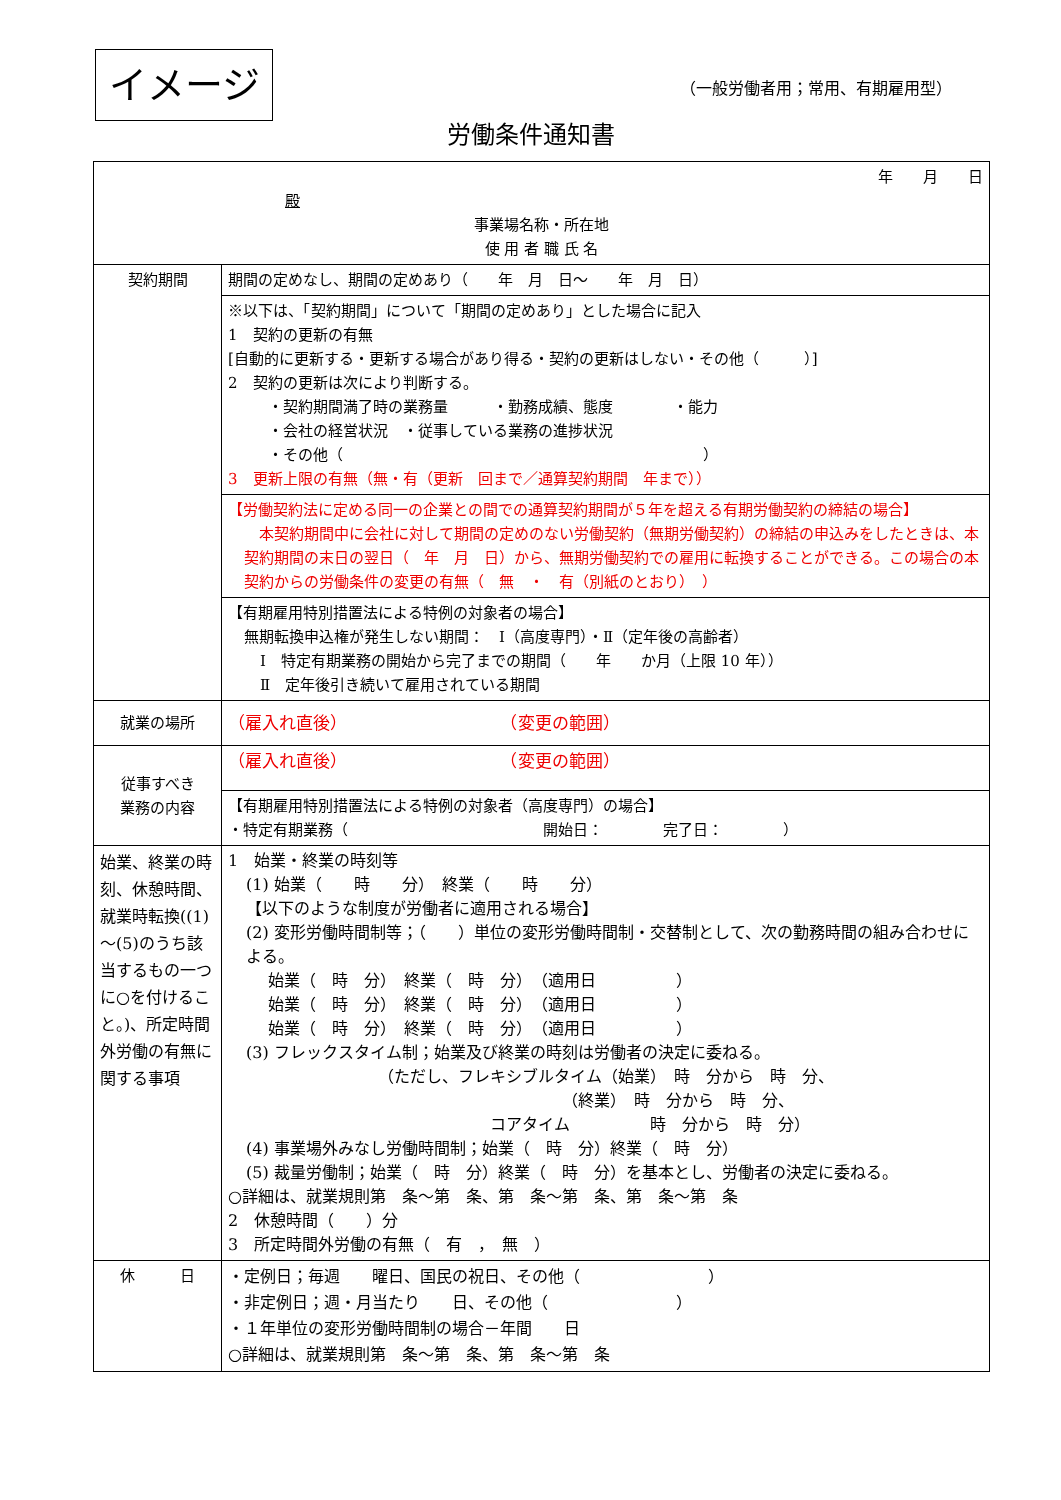イメージ （一般労働者用；常用、有期雇用型）
労働条件通知書
| 年 月 日 殿 事業場名称・所在地 使 用 者 職 氏 名 | |
| 契約期間 | 期間の定めなし、期間の定めあり（ 年 月 日～ 年 月 日） |
| | ※以下は、「契約期間」について「期間の定めあり」とした場合に記入 1 契約の更新の有無 [自動的に更新する・更新する場合があり得る・契約の更新はしない・その他（ ）] 2 契約の更新は次により判断する。 ・契約期間満了時の業務量 ・勤務成績、態度 ・能力 ・会社の経営状況 ・従事している業務の進捗状況 ・その他（ ） 3 更新上限の有無（無・有（更新 回まで／通算契約期間 年まで）） |
| | 【労働契約法に定める同一の企業との間での通算契約期間が５年を超える有期労働契約の締結の場合】 本契約期間中に会社に対して期間の定めのない労働契約（無期労働契約）の締結の申込みをしたときは、本契約期間の末日の翌日（ 年 月 日）から、無期労働契約での雇用に転換することができる。この場合の本契約からの労働条件の変更の有無（ 無 ・ 有（別紙のとおり） ） |
| | 【有期雇用特別措置法による特例の対象者の場合】 無期転換申込権が発生しない期間： Ⅰ（高度専門）・Ⅱ（定年後の高齢者） Ⅰ 特定有期業務の開始から完了までの期間（ 年 か月（上限 10 年）） Ⅱ 定年後引き続いて雇用されている期間 |
| 就業の場所 | （雇入れ直後） （変更の範囲） |
| 従事すべき 業務の内容 | （雇入れ直後） （変更の範囲） |
| | 【有期雇用特別措置法による特例の対象者（高度専門）の場合】 ・特定有期業務（ 開始日： 完了日： ） |
| 始業、終業の時刻、休憩時間、就業時転換((1)～(5)のうち該当するもの一つに○を付けること。)、所定時間外労働の有無に関する事項 | 1 始業・終業の時刻等 (1) 始業（ 時 分） 終業（ 時 分） 【以下のような制度が労働者に適用される場合】 (2) 変形労働時間制等；（ ）単位の変形労働時間制・交替制として、次の勤務時間の組み合わせによる。 始業（ 時 分） 終業（ 時 分） （適用日 ） 始業（ 時 分） 終業（ 時 分） （適用日 ） 始業（ 時 分） 終業（ 時 分） （適用日 ） (3) フレックスタイム制；始業及び終業の時刻は労働者の決定に委ねる。 （ただし、フレキシブルタイム（始業） 時 分から 時 分、 （終業） 時 分から 時 分、 コアタイム 時 分から 時 分） (4) 事業場外みなし労働時間制；始業（ 時 分）終業（ 時 分） (5) 裁量労働制；始業（ 時 分）終業（ 時 分）を基本とし、労働者の決定に委ねる。 ○詳細は、就業規則第 条～第 条、第 条～第 条、第 条～第 条 2 休憩時間（ ）分 3 所定時間外労働の有無（ 有 ， 無 ） |
| 休 日 | ・定例日；毎週 曜日、国民の祝日、その他（ ） ・非定例日；週・月当たり 日、その他（ ） ・１年単位の変形労働時間制の場合－年間 日 ○詳細は、就業規則第 条～第 条、第 条～第 条 |